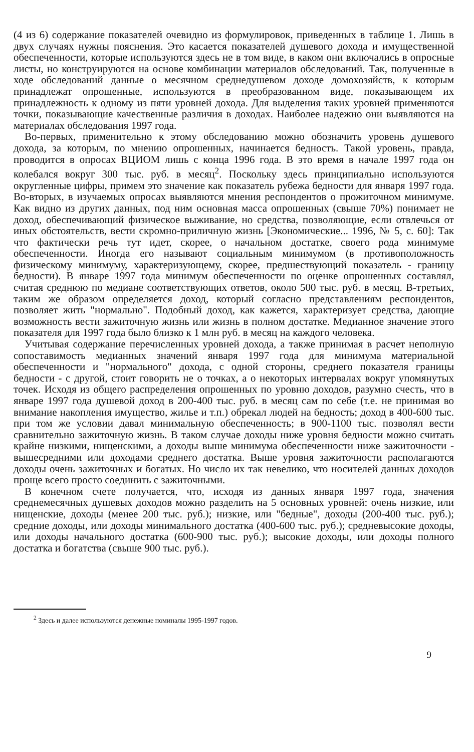(4 из 6) содержание показателей очевидно из формулировок, приведенных в таблице 1. Лишь в двух случаях нужны пояснения. Это касается показателей душевого дохода и имущественной обеспеченности, которые используются здесь не в том виде, в каком они включались в опросные листы, но конструируются на основе комбинации материалов обследований. Так, полученные в ходе обследований данные о месячном среднедушевом доходе домохозяйств, к которым принадлежат опрошенные, используются в преобразованном виде, показывающем их принадлежность к одному из пяти уровней дохода. Для выделения таких уровней применяются точки, показывающие качественные различия в доходах. Наиболее надежно они выявляются на материалах обследования 1997 года.
Во-первых, применительно к этому обследованию можно обозначить уровень душевого дохода, за которым, по мнению опрошенных, начинается бедность. Такой уровень, правда, проводится в опросах ВЦИОМ лишь с конца 1996 года. В это время в начале 1997 года он колебался вокруг 300 тыс. руб. в месяц<sup>2</sup>. Поскольку здесь принципиально используются округленные цифры, примем это значение как показатель рубежа бедности для января 1997 года. Во-вторых, в изучаемых опросах выявляются мнения респондентов о прожиточном минимуме. Как видно из других данных, под ним основная масса опрошенных (свыше 70%) понимает не доход, обеспечивающий физическое выживание, но средства, позволяющие, если отвлечься от иных обстоятельств, вести скромно-приличную жизнь [Экономические... 1996, № 5, с. 60]: Так что фактически речь тут идет, скорее, о начальном достатке, своего рода минимуме обеспеченности. Иногда его называют социальным минимумом (в противоположность физическому минимуму, характеризующему, скорее, предшествующий показатель - границу бедности). В январе 1997 года минимум обеспеченности по оценке опрошенных составлял, считая среднюю по медиане соответствующих ответов, около 500 тыс. руб. в месяц. В-третьих, таким же образом определяется доход, который согласно представлениям респондентов, позволяет жить "нормально". Подобный доход, как кажется, характеризует средства, дающие возможность вести зажиточную жизнь или жизнь в полном достатке. Медианное значение этого показателя для 1997 года было близко к 1 млн руб. в месяц на каждого человека.
Учитывая содержание перечисленных уровней дохода, а также принимая в расчет неполную сопоставимость медианных значений января 1997 года для минимума материальной обеспеченности и "нормального" дохода, с одной стороны, среднего показателя границы бедности - с другой, стоит говорить не о точках, а о некоторых интервалах вокруг упомянутых точек. Исходя из общего распределения опрошенных по уровню доходов, разумно счесть, что в январе 1997 года душевой доход в 200-400 тыс. руб. в месяц сам по себе (т.е. не принимая во внимание накопления имущество, жилье и т.п.) обрекал людей на бедность; доход в 400-600 тыс. при том же условии давал минимальную обеспеченность; в 900-1100 тыс. позволял вести сравнительно зажиточную жизнь. В таком случае доходы ниже уровня бедности можно считать крайне низкими, нищенскими, а доходы выше минимума обеспеченности ниже зажиточности - вышесредними или доходами среднего достатка. Выше уровня зажиточности располагаются доходы очень зажиточных и богатых. Но число их так невелико, что носителей данных доходов проще всего просто соединить с зажиточными.
В конечном счете получается, что, исходя из данных января 1997 года, значения среднемесячных душевых доходов можно разделить на 5 основных уровней: очень низкие, или нищенские, доходы (менее 200 тыс. руб.); низкие, или "бедные", доходы (200-400 тыс. руб.); средние доходы, или доходы минимального достатка (400-600 тыс. руб.); средневысокие доходы, или доходы начального достатка (600-900 тыс. руб.); высокие доходы, или доходы полного достатка и богатства (свыше 900 тыс. руб.).
<sup>2</sup> Здесь и далее используются денежные номиналы 1995-1997 годов.
9